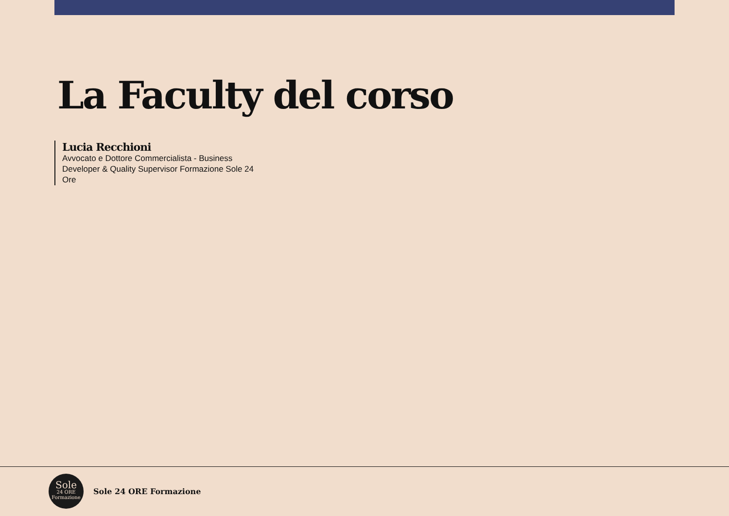La Faculty del corso
Lucia Recchioni
Avvocato e Dottore Commercialista - Business Developer & Quality Supervisor Formazione Sole 24 Ore
Sole
24 ORE
Formazione
Sole 24 ORE Formazione